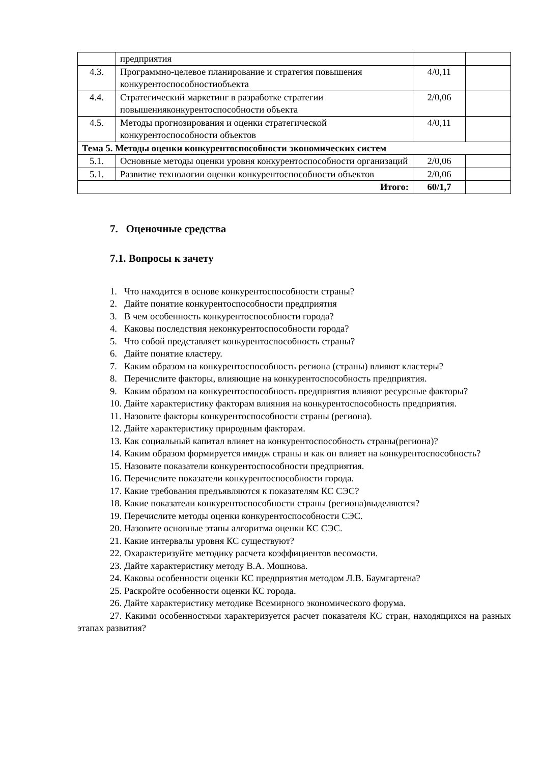| | предприятия | | |
| 4.3. | Программно-целевое планирование и стратегия повышения конкурентоспособностиобъекта | 4/0,11 | |
| 4.4. | Стратегический маркетинг в разработке стратегии повышенияконкурентоспособности объекта | 2/0,06 | |
| 4.5. | Методы прогнозирования и оценки стратегической конкурентоспособности объектов | 4/0,11 | |
| Тема 5. Методы оценки конкурентоспособности экономических систем | | | |
| 5.1. | Основные методы оценки уровня конкурентоспособности организаций | 2/0,06 | |
| 5.1. | Развитие технологии оценки конкурентоспособности объектов | 2/0,06 | |
| Итого: | | 60/1,7 | |
7. Оценочные средства
7.1. Вопросы к зачету
1. Что находится в основе конкурентоспособности страны?
2. Дайте понятие конкурентоспособности предприятия
3. В чем особенность конкурентоспособности города?
4. Каковы последствия неконкурентоспособности города?
5. Что собой представляет конкурентоспособность страны?
6. Дайте понятие кластеру.
7. Каким образом на конкурентоспособность региона (страны) влияют кластеры?
8. Перечислите факторы, влияющие на конкурентоспособность предприятия.
9. Каким образом на конкурентоспособность предприятия влияют ресурсные факторы?
10. Дайте характеристику факторам влияния на конкурентоспособность предприятия.
11. Назовите факторы конкурентоспособности страны (региона).
12. Дайте характеристику природным факторам.
13. Как социальный капитал влияет на конкурентоспособность страны(региона)?
14. Каким образом формируется имидж страны и как он влияет на конкурентоспособность?
15. Назовите показатели конкурентоспособности предприятия.
16. Перечислите показатели конкурентоспособности города.
17. Какие требования предъявляются к показателям КС СЭС?
18. Какие показатели конкурентоспособности страны (региона)выделяются?
19. Перечислите методы оценки конкурентоспособности СЭС.
20. Назовите основные этапы алгоритма оценки КС СЭС.
21. Какие интервалы уровня КС существуют?
22. Охарактеризуйте методику расчета коэффициентов весомости.
23. Дайте характеристику методу В.А. Мошнова.
24. Каковы особенности оценки КС предприятия методом Л.В. Баумгартена?
25. Раскройте особенности оценки КС города.
26. Дайте характеристику методике Всемирного экономического форума.
27. Какими особенностями характеризуется расчет показателя КС стран, находящихся на разных этапах развития?